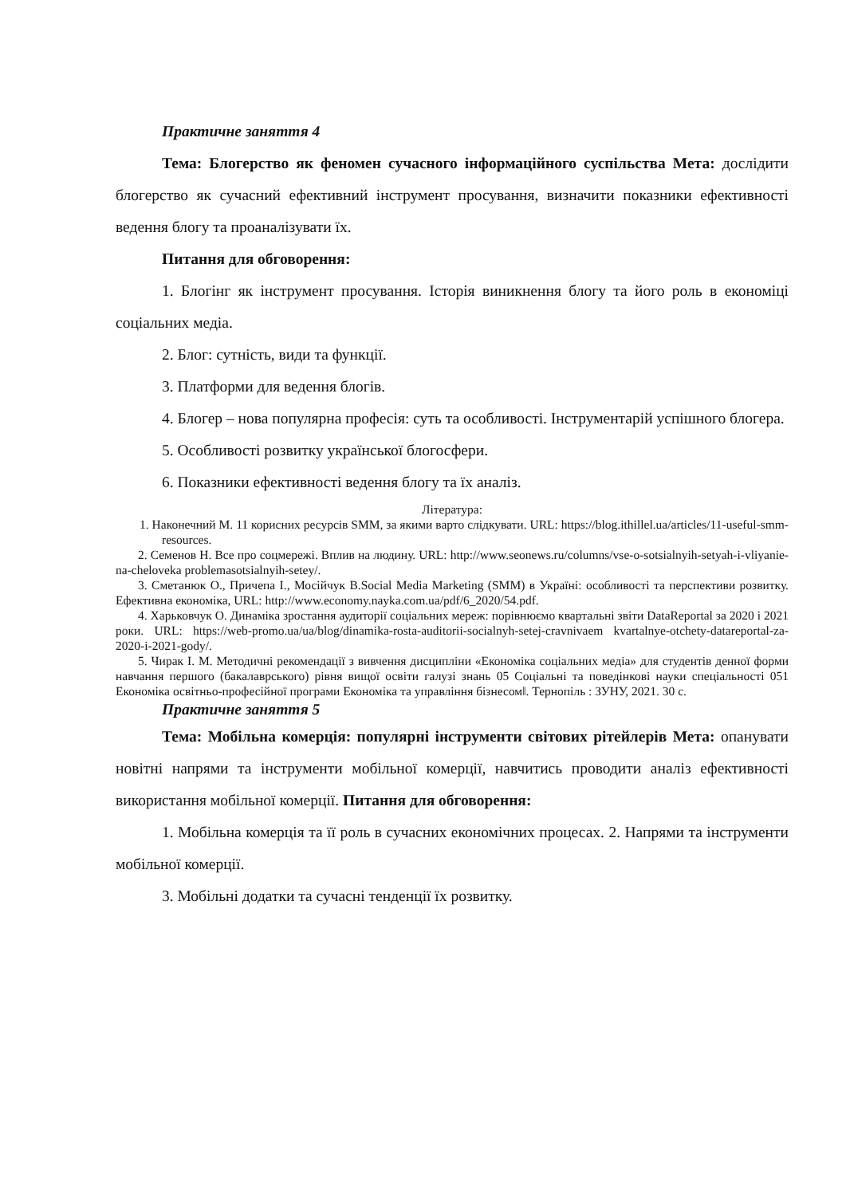Практичне заняття 4
Тема: Блогерство як феномен сучасного інформаційного суспільства Мета: дослідити блогерство як сучасний ефективний інструмент просування, визначити показники ефективності ведення блогу та проаналізувати їх.
Питання для обговорення:
1. Блогінг як інструмент просування. Історія виникнення блогу та його роль в економіці соціальних медіа.
2. Блог: сутність, види та функції.
3. Платформи для ведення блогів.
4. Блогер – нова популярна професія: суть та особливості. Інструментарій успішного блогера.
5. Особливості розвитку української блогосфери.
6. Показники ефективності ведення блогу та їх аналіз.
Література:
1. Наконечний М. 11 корисних ресурсів SMM, за якими варто слідкувати. URL: https://blog.ithillel.ua/articles/11-useful-smm-resources.
2. Семенов Н. Все про соцмережі. Вплив на людину. URL: http://www.seonews.ru/columns/vse-o-sotsialnyih-setyah-i-vliyanie-na-cheloveka problemasotsialnyih-setey/.
3. Сметанюк О., Причепа І., Мосійчук В.Social Media Marketing (SMM) в Україні: особливості та перспективи розвитку. Ефективна економіка, URL: http://www.economy.nayka.com.ua/pdf/6_2020/54.pdf.
4. Харьковчук О. Динаміка зростання аудиторії соціальних мереж: порівнюємо квартальні звіти DataReportal за 2020 і 2021 роки. URL: https://web-promo.ua/ua/blog/dinamika-rosta-auditorii-socialnyh-setej-cravnivaem kvartalnye-otchety-datareportal-za-2020-i-2021-gody/.
5. Чирак І. М. Методичні рекомендації з вивчення дисципліни «Економіка соціальних медіа» для студентів денної форми навчання першого (бакалаврського) рівня вищої освіти галузі знань 05 Соціальні та поведінкові науки спеціальності 051 Економіка освітньо-професійної програми Економіка та управління бізнесом‖. Тернопіль : ЗУНУ, 2021. 30 с.
Практичне заняття 5
Тема: Мобільна комерція: популярні інструменти світових рітейлерів Мета: опанувати новітні напрями та інструменти мобільної комерції, навчитись проводити аналіз ефективності використання мобільної комерції. Питання для обговорення:
1. Мобільна комерція та її роль в сучасних економічних процесах. 2. Напрями та інструменти мобільної комерції.
3. Мобільні додатки та сучасні тенденції їх розвитку.